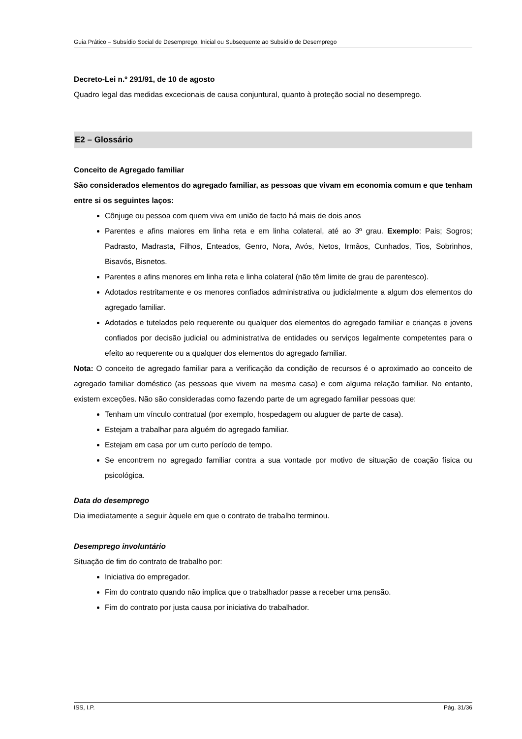Guia Prático – Subsídio Social de Desemprego, Inicial ou Subsequente ao Subsídio de Desemprego
Decreto-Lei n.º 291/91, de 10 de agosto
Quadro legal das medidas excecionais de causa conjuntural, quanto à proteção social no desemprego.
E2 – Glossário
Conceito de Agregado familiar
São considerados elementos do agregado familiar, as pessoas que vivam em economia comum e que tenham entre si os seguintes laços:
Cônjuge ou pessoa com quem viva em união de facto há mais de dois anos
Parentes e afins maiores em linha reta e em linha colateral, até ao 3º grau. Exemplo: Pais; Sogros; Padrasto, Madrasta, Filhos, Enteados, Genro, Nora, Avós, Netos, Irmãos, Cunhados, Tios, Sobrinhos, Bisavós, Bisnetos.
Parentes e afins menores em linha reta e linha colateral (não têm limite de grau de parentesco).
Adotados restritamente e os menores confiados administrativa ou judicialmente a algum dos elementos do agregado familiar.
Adotados e tutelados pelo requerente ou qualquer dos elementos do agregado familiar e crianças e jovens confiados por decisão judicial ou administrativa de entidades ou serviços legalmente competentes para o efeito ao requerente ou a qualquer dos elementos do agregado familiar.
Nota: O conceito de agregado familiar para a verificação da condição de recursos é o aproximado ao conceito de agregado familiar doméstico (as pessoas que vivem na mesma casa) e com alguma relação familiar. No entanto, existem exceções. Não são consideradas como fazendo parte de um agregado familiar pessoas que:
Tenham um vínculo contratual (por exemplo, hospedagem ou aluguer de parte de casa).
Estejam a trabalhar para alguém do agregado familiar.
Estejam em casa por um curto período de tempo.
Se encontrem no agregado familiar contra a sua vontade por motivo de situação de coação física ou psicológica.
Data do desemprego
Dia imediatamente a seguir àquele em que o contrato de trabalho terminou.
Desemprego involuntário
Situação de fim do contrato de trabalho por:
Iniciativa do empregador.
Fim do contrato quando não implica que o trabalhador passe a receber uma pensão.
Fim do contrato por justa causa por iniciativa do trabalhador.
ISS, I.P. Pág. 31/36